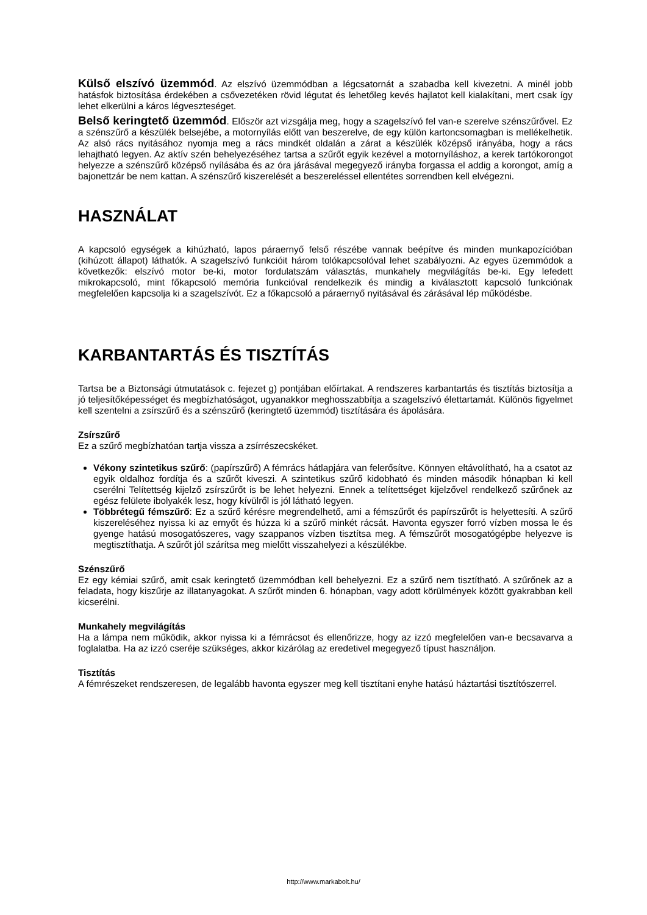Külső elszívó üzemmód. Az elszívó üzemmódban a légcsatornát a szabadba kell kivezetni. A minél jobb hatásfok biztosítása érdekében a csővezetéken rövid légutat és lehetőleg kevés hajlatot kell kialakítani, mert csak így lehet elkerülni a káros légveszteséget.
Belső keringtető üzemmód. Először azt vizsgálja meg, hogy a szagelszívó fel van-e szerelve szénszűrővel. Ez a szénszűrő a készülék belsejébe, a motornyílás előtt van beszerelve, de egy külön kartoncsomagban is mellékelhetik. Az alsó rács nyitásához nyomja meg a rács mindkét oldalán a zárat a készülék középső irányába, hogy a rács lehajtható legyen. Az aktív szén behelyezéséhez tartsa a szűrőt egyik kezével a motornyíláshoz, a kerek tartókorongot helyezze a szénszűrő középső nyílásába és az óra járásával megegyező irányba forgassa el addig a korongot, amíg a bajonettzár be nem kattan. A szénszűrő kiszerelését a beszereléssel ellentétes sorrendben kell elvégezni.
HASZNÁLAT
A kapcsoló egységek a kihúzható, lapos páraernyő felső részébe vannak beépítve és minden munkapozícióban (kihúzott állapot) láthatók. A szagelszívó funkcióit három tolókapcsolóval lehet szabályozni. Az egyes üzemmódok a következők: elszívó motor be-ki, motor fordulatszám választás, munkahely megvilágítás be-ki. Egy lefedett mikrokapcsoló, mint főkapcsoló memória funkcióval rendelkezik és mindig a kiválasztott kapcsoló funkciónak megfelelően kapcsolja ki a szagelszívót. Ez a főkapcsoló a páraernyő nyitásával és zárásával lép működésbe.
KARBANTARTÁS ÉS TISZTÍTÁS
Tartsa be a Biztonsági útmutatások c. fejezet g) pontjában előírtakat. A rendszeres karbantartás és tisztítás biztosítja a jó teljesítőképességet és megbízhatóságot, ugyanakkor meghosszabbítja a szagelszívó élettartamát. Különös figyelmet kell szentelni a zsírszűrő és a szénszűrő (keringtető üzemmód) tisztítására és ápolására.
Zsírszűrő
Ez a szűrő megbízhatóan tartja vissza a zsírrészecskéket.
Vékony szintetikus szűrő: (papírszűrő) A fémrács hátlapjára van felerősítve. Könnyen eltávolítható, ha a csatot az egyik oldalhoz fordítja és a szűrőt kiveszi. A szintetikus szűrő kidobható és minden második hónapban ki kell cserélni Telítettség kijelző zsírszűrőt is be lehet helyezni. Ennek a telítettséget kijelzővel rendelkező szűrőnek az egész felülete ibolyakék lesz, hogy kívülről is jól látható legyen.
Többrétegű fémszűrő: Ez a szűrő kérésre megrendelhető, ami a fémszűrőt és papírszűrőt is helyettesíti. A szűrő kiszereléséhez nyissa ki az ernyőt és húzza ki a szűrő minkét rácsát. Havonta egyszer forró vízben mossa le és gyenge hatású mosogatószeres, vagy szappanos vízben tisztítsa meg. A fémszűrőt mosogatógépbe helyezve is megtisztíthatja. A szűrőt jól szárítsa meg mielőtt visszahelyezi a készülékbe.
Szénszűrő
Ez egy kémiai szűrő, amit csak keringtető üzemmódban kell behelyezni. Ez a szűrő nem tisztítható. A szűrőnek az a feladata, hogy kiszűrje az illatanyagokat. A szűrőt minden 6. hónapban, vagy adott körülmények között gyakrabban kell kicserélni.
Munkahely megvilágítás
Ha a lámpa nem működik, akkor nyissa ki a fémrácsot és ellenőrizze, hogy az izzó megfelelően van-e becsavarva a foglalatba. Ha az izzó cseréje szükséges, akkor kizárólag az eredetivel megegyező típust használjon.
Tisztítás
A fémrészeket rendszeresen, de legalább havonta egyszer meg kell tisztítani enyhe hatású háztartási tisztítószerrel.
http://www.markabolt.hu/